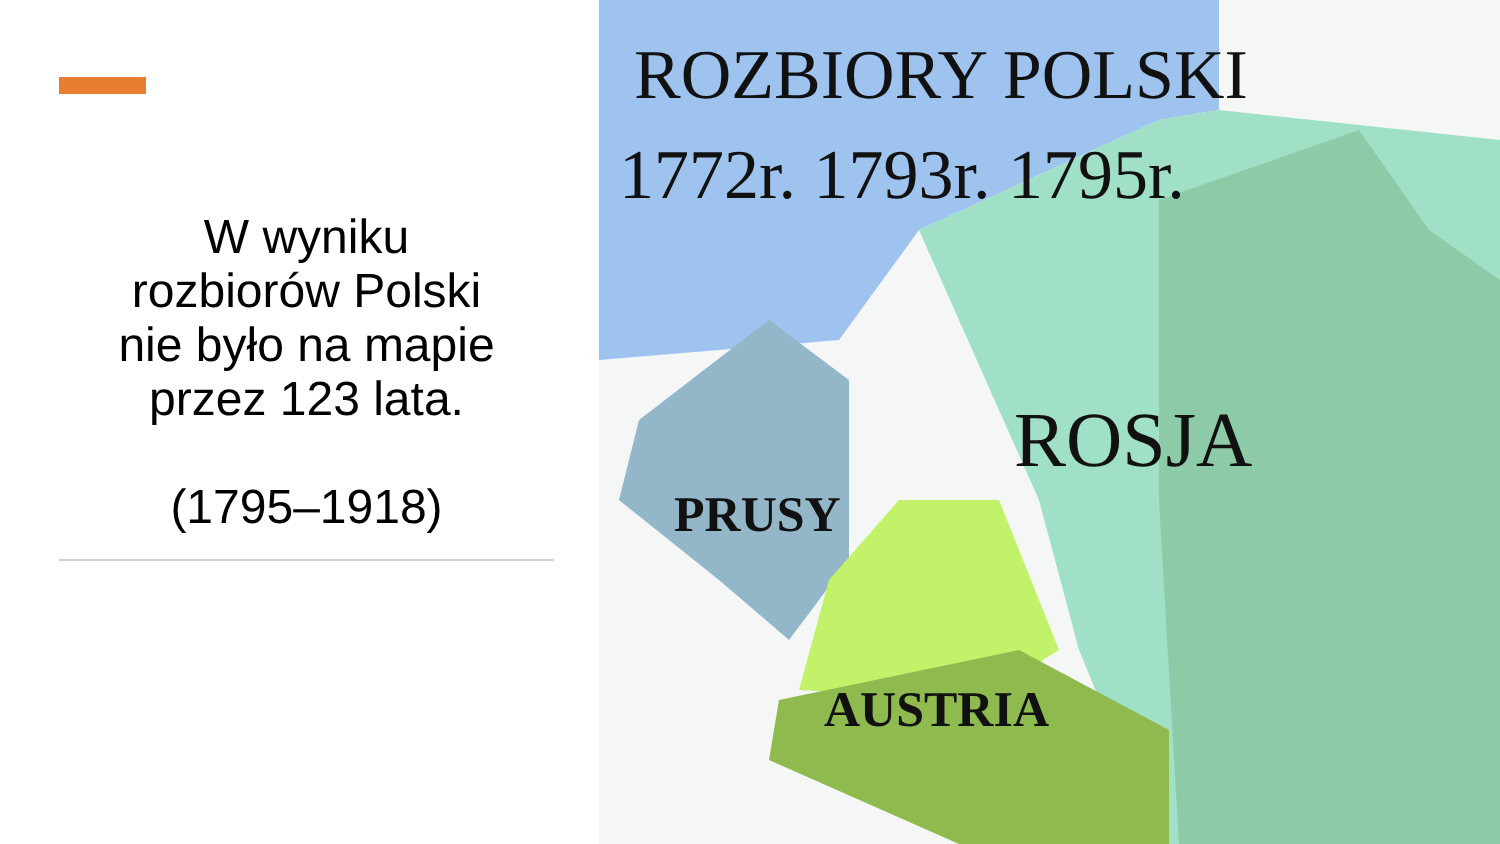W wyniku
rozbiorów Polski
nie było na mapie
przez 123 lata.
(1795–1918)
ROZBIORY POLSKI
1772r. 1793r. 1795r.
ROSJA
PRUSY
AUSTRIA